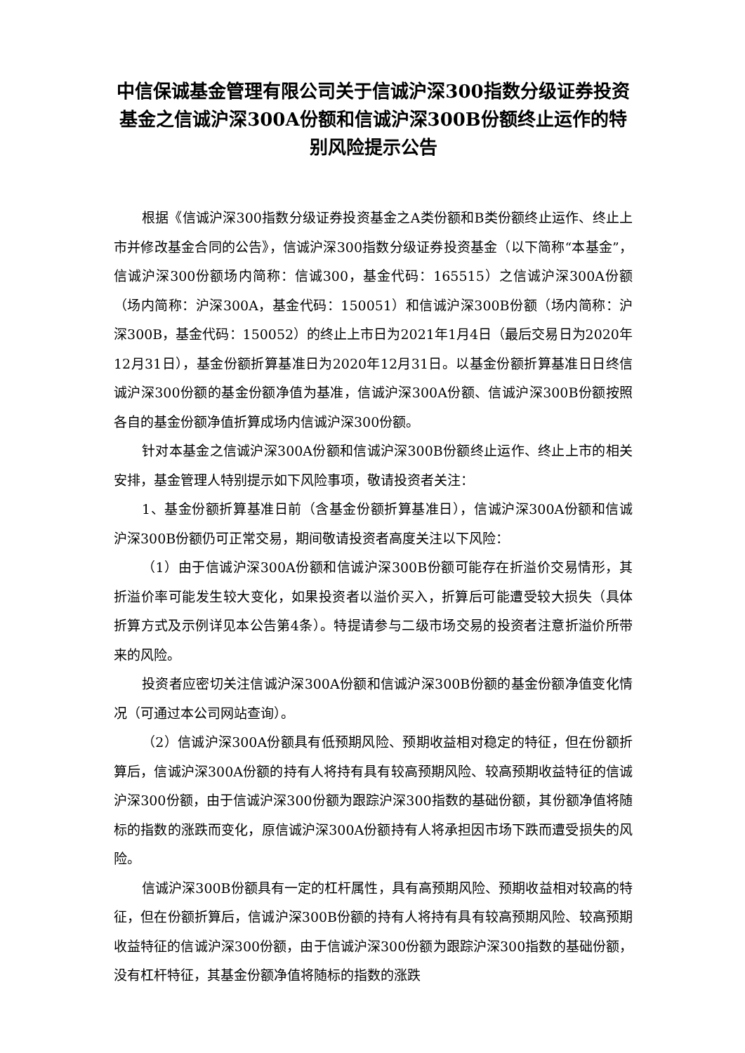中信保诚基金管理有限公司关于信诚沪深300指数分级证券投资基金之信诚沪深300A份额和信诚沪深300B份额终止运作的特别风险提示公告
根据《信诚沪深300指数分级证券投资基金之A类份额和B类份额终止运作、终止上市并修改基金合同的公告》，信诚沪深300指数分级证券投资基金（以下简称“本基金”，信诚沪深300份额场内简称：信诚300，基金代码：165515）之信诚沪深300A份额（场内简称：沪深300A，基金代码：150051）和信诚沪深300B份额（场内简称：沪深300B，基金代码：150052）的终止上市日为2021年1月4日（最后交易日为2020年12月31日），基金份额折算基准日为2020年12月31日。以基金份额折算基准日日终信诚沪深300份额的基金份额净值为基准，信诚沪深300A份额、信诚沪深300B份额按照各自的基金份额净值折算成场内信诚沪深300份额。
针对本基金之信诚沪深300A份额和信诚沪深300B份额终止运作、终止上市的相关安排，基金管理人特别提示如下风险事项，敬请投资者关注：
1、基金份额折算基准日前（含基金份额折算基准日），信诚沪深300A份额和信诚沪深300B份额仍可正常交易，期间敬请投资者高度关注以下风险：
（1）由于信诚沪深300A份额和信诚沪深300B份额可能存在折溢价交易情形，其折溢价率可能发生较大变化，如果投资者以溢价买入，折算后可能遭受较大损失（具体折算方式及示例详见本公告第4条）。特提请参与二级市场交易的投资者注意折溢价所带来的风险。
投资者应密切关注信诚沪深300A份额和信诚沪深300B份额的基金份额净值变化情况（可通过本公司网站查询）。
（2）信诚沪深300A份额具有低预期风险、预期收益相对稳定的特征，但在份额折算后，信诚沪深300A份额的持有人将持有具有较高预期风险、较高预期收益特征的信诚沪深300份额，由于信诚沪深300份额为跟踪沪深300指数的基础份额，其份额净值将随标的指数的涨跌而变化，原信诚沪深300A份额持有人将承担因市场下跌而遭受损失的风险。
信诚沪深300B份额具有一定的杠杆属性，具有高预期风险、预期收益相对较高的特征，但在份额折算后，信诚沪深300B份额的持有人将持有具有较高预期风险、较高预期收益特征的信诚沪深300份额，由于信诚沪深300份额为跟踪沪深300指数的基础份额，没有杠杆特征，其基金份额净值将随标的指数的涨跌